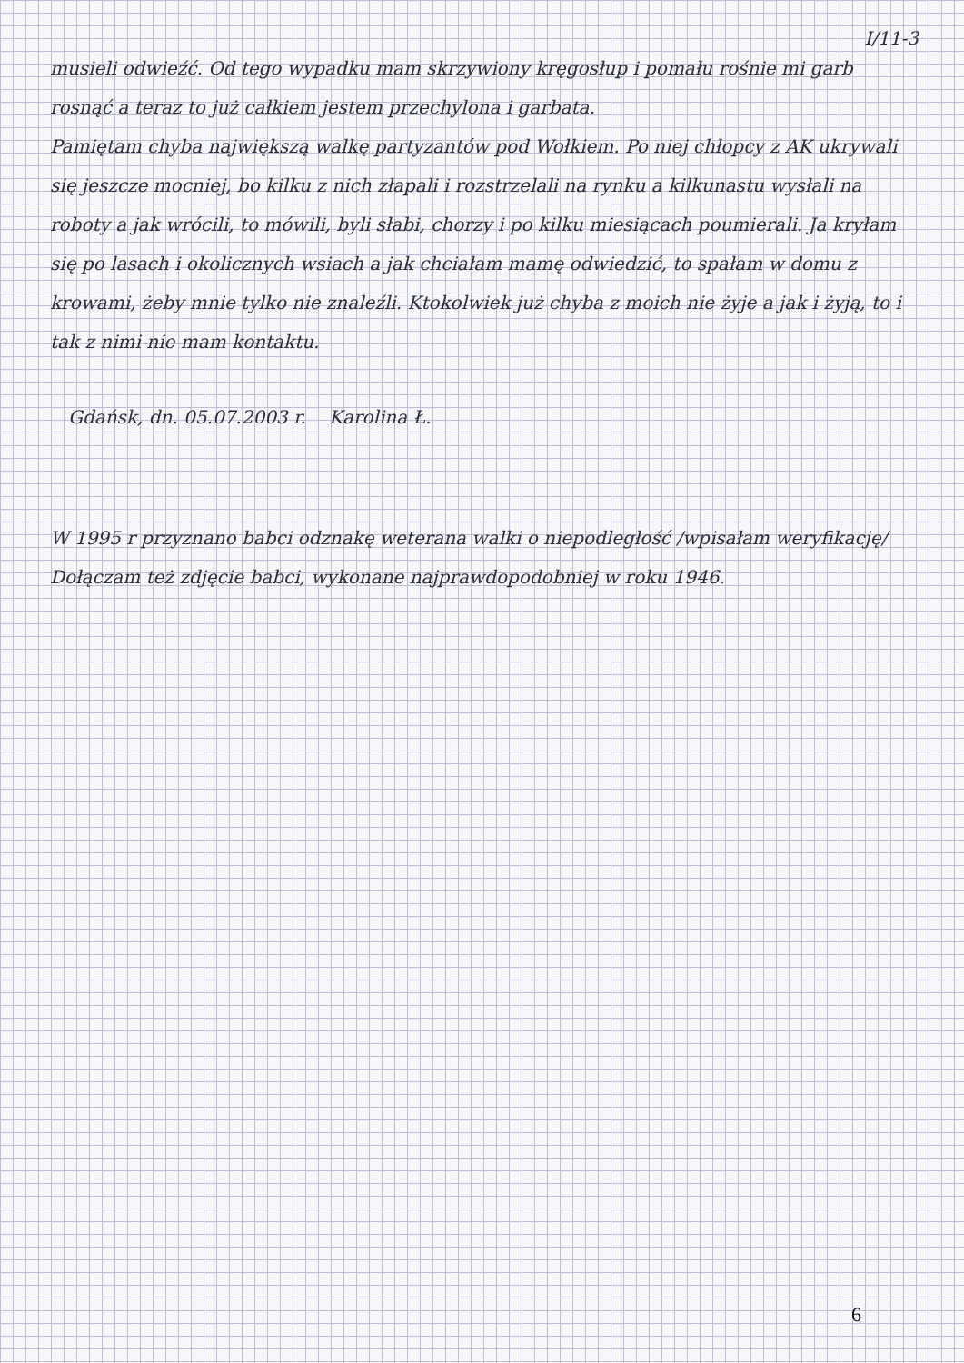I/11-3
musieli odwieźć. Od tego wypadku mam skrzywiony kręgosłup i pomału rośnie mi garb rosnąć a teraz to już całkiem jestem przechylona i garbata.
Pamiętam chyba największą walkę partyzantów pod Wołkiem. Po niej chłopcy z AK ukrywali się jeszcze mocniej, bo kilku z nich złapali i rozstrzelali na rynku a kilkunastu wysłali na roboty a jak wrócili, to mówili, byli słabi, chorzy i po kilku miesiącach poumierali. Ja kryłam się po lasach i okolicznych wsiach a jak chciałam mamę odwiedzić, to spałam w domu z krowami, żeby mnie tylko nie znaleźli. Ktokolwiek już chyba z moich nie żyje a jak i żyją, to i tak z nimi nie mam kontaktu.
Gdańsk, dn. 05.07.2003 r. Karolina Ł.
W 1995 r przyznano babci odznakę weterana walki o niepodległość /wpisałam weryfikację/
Dołączam też zdjęcie babci, wykonane najprawdopodobniej w roku 1946.
6